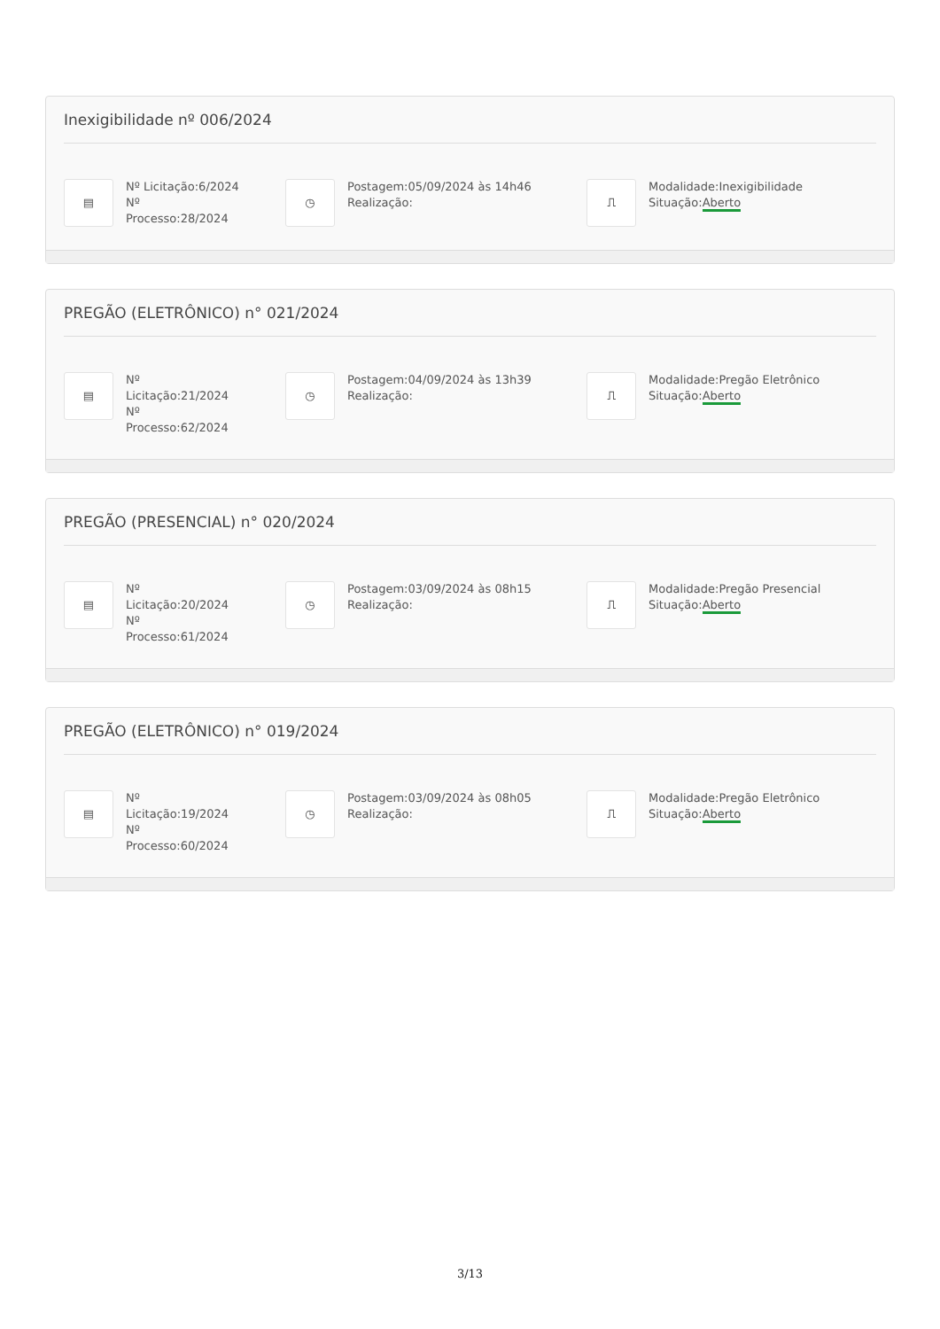Inexigibilidade nº 006/2024
▤
Nº Licitação:6/2024
Nº
Processo:28/2024
◷
Postagem:05/09/2024 às 14h46
Realização:
⎍
Modalidade:Inexigibilidade
Situação:Aberto
PREGÃO (ELETRÔNICO) n° 021/2024
▤
Nº
Licitação:21/2024
Nº
Processo:62/2024
◷
Postagem:04/09/2024 às 13h39
Realização:
⎍
Modalidade:Pregão Eletrônico
Situação:Aberto
PREGÃO (PRESENCIAL) n° 020/2024
▤
Nº
Licitação:20/2024
Nº
Processo:61/2024
◷
Postagem:03/09/2024 às 08h15
Realização:
⎍
Modalidade:Pregão Presencial
Situação:Aberto
PREGÃO (ELETRÔNICO) n° 019/2024
▤
Nº
Licitação:19/2024
Nº
Processo:60/2024
◷
Postagem:03/09/2024 às 08h05
Realização:
⎍
Modalidade:Pregão Eletrônico
Situação:Aberto
3/13